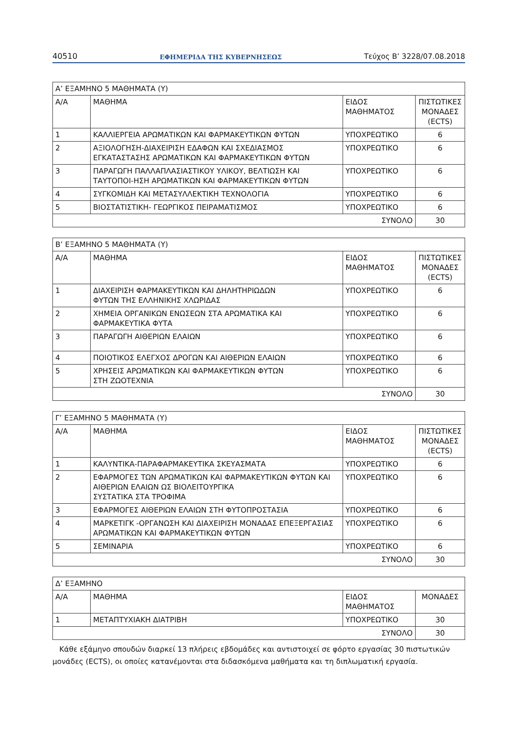40510 ΕΦΗΜΕΡΙΔΑ ΤΗΣ ΚΥΒΕΡΝΗΣΕΩΣ Τεύχος Β’ 3228/07.08.2018
| Α’ ΕΞΑΜΗΝΟ 5 ΜΑΘΗΜΑΤΑ (Υ) | | | |
| Α/Α | ΜΑΘΗΜΑ | ΕΙΔΟΣ ΜΑΘΗΜΑΤΟΣ | ΠΙΣΤΩΤΙΚΕΣ ΜΟΝΑΔΕΣ (ECTS) |
| 1 | ΚΑΛΛΙΕΡΓΕΙΑ ΑΡΩΜΑΤΙΚΩΝ ΚΑΙ ΦΑΡΜΑΚΕΥΤΙΚΩΝ ΦΥΤΩΝ | ΥΠΟΧΡΕΩΤΙΚΟ | 6 |
| 2 | ΑΞΙΟΛΟΓΗΣΗ-ΔΙΑΧΕΙΡΙΣΗ ΕΔΑΦΩΝ ΚΑΙ ΣΧΕΔΙΑΣΜΟΣ ΕΓΚΑΤΑΣΤΑΣΗΣ ΑΡΩΜΑΤΙΚΩΝ ΚΑΙ ΦΑΡΜΑΚΕΥΤΙΚΩΝ ΦΥΤΩΝ | ΥΠΟΧΡΕΩΤΙΚΟ | 6 |
| 3 | ΠΑΡΑΓΩΓΗ ΠΑΛΛΑΠΛΑΣΙΑΣΤΙΚΟΥ ΥΛΙΚΟΥ, ΒΕΛΤΙΩΣΗ ΚΑΙ ΤΑΥΤΟΠΟΙ-ΗΣΗ ΑΡΩΜΑΤΙΚΩΝ ΚΑΙ ΦΑΡΜΑΚΕΥΤΙΚΩΝ ΦΥΤΩΝ | ΥΠΟΧΡΕΩΤΙΚΟ | 6 |
| 4 | ΣΥΓΚΟΜΙΔΗ ΚΑΙ ΜΕΤΑΣΥΛΛΕΚΤΙΚΗ ΤΕΧΝΟΛΟΓΙΑ | ΥΠΟΧΡΕΩΤΙΚΟ | 6 |
| 5 | ΒΙΟΣΤΑΤΙΣΤΙΚΗ- ΓΕΩΡΓΙΚΟΣ ΠΕΙΡΑΜΑΤΙΣΜΟΣ | ΥΠΟΧΡΕΩΤΙΚΟ | 6 |
| ΣΥΝΟΛΟ | | | 30 |
| Β’ ΕΞΑΜΗΝΟ 5 ΜΑΘΗΜΑΤΑ (Υ) | | | |
| Α/Α | ΜΑΘΗΜΑ | ΕΙΔΟΣ ΜΑΘΗΜΑΤΟΣ | ΠΙΣΤΩΤΙΚΕΣ ΜΟΝΑΔΕΣ (ECTS) |
| 1 | ΔΙΑΧΕΙΡΙΣΗ ΦΑΡΜΑΚΕΥΤΙΚΩΝ ΚΑΙ ΔΗΛΗΤΗΡΙΩΔΩΝ ΦΥΤΩΝ ΤΗΣ ΕΛΛΗΝΙΚΗΣ ΧΛΩΡΙΔΑΣ | ΥΠΟΧΡΕΩΤΙΚΟ | 6 |
| 2 | ΧΗΜΕΙΑ ΟΡΓΑΝΙΚΩΝ ΕΝΩΣΕΩΝ ΣΤΑ ΑΡΩΜΑΤΙΚΑ ΚΑΙ ΦΑΡΜΑΚΕΥΤΙΚΑ ΦΥΤΑ | ΥΠΟΧΡΕΩΤΙΚΟ | 6 |
| 3 | ΠΑΡΑΓΩΓΗ ΑΙΘΕΡΙΩΝ ΕΛΑΙΩΝ | ΥΠΟΧΡΕΩΤΙΚΟ | 6 |
| 4 | ΠΟΙΟΤΙΚΟΣ ΕΛΕΓΧΟΣ ΔΡΟΓΩΝ ΚΑΙ ΑΙΘΕΡΙΩΝ ΕΛΑΙΩΝ | ΥΠΟΧΡΕΩΤΙΚΟ | 6 |
| 5 | ΧΡΗΣΕΙΣ ΑΡΩΜΑΤΙΚΩΝ ΚΑΙ ΦΑΡΜΑΚΕΥΤΙΚΩΝ ΦΥΤΩΝ ΣΤΗ ΖΩΟΤΕΧΝΙΑ | ΥΠΟΧΡΕΩΤΙΚΟ | 6 |
| ΣΥΝΟΛΟ | | | 30 |
| Γ’ ΕΞΑΜΗΝΟ 5 ΜΑΘΗΜΑΤΑ (Υ) | | | |
| Α/Α | ΜΑΘΗΜΑ | ΕΙΔΟΣ ΜΑΘΗΜΑΤΟΣ | ΠΙΣΤΩΤΙΚΕΣ ΜΟΝΑΔΕΣ (ECTS) |
| 1 | ΚΑΛΥΝΤΙΚΑ-ΠΑΡΑΦΑΡΜΑΚΕΥΤΙΚΑ ΣΚΕΥΑΣΜΑΤΑ | ΥΠΟΧΡΕΩΤΙΚΟ | 6 |
| 2 | ΕΦΑΡΜΟΓΕΣ ΤΩΝ ΑΡΩΜΑΤΙΚΩΝ ΚΑΙ ΦΑΡΜΑΚΕΥΤΙΚΩΝ ΦΥΤΩΝ ΚΑΙ ΑΙΘΕΡΙΩΝ ΕΛΑΙΩΝ ΩΣ ΒΙΟΛΕΙΤΟΥΡΓΙΚΑ ΣΥΣΤΑΤΙΚΑ ΣΤΑ ΤΡΟΦΙΜΑ | ΥΠΟΧΡΕΩΤΙΚΟ | 6 |
| 3 | ΕΦΑΡΜΟΓΕΣ ΑΙΘΕΡΙΩΝ ΕΛΑΙΩΝ ΣΤΗ ΦΥΤΟΠΡΟΣΤΑΣΙΑ | ΥΠΟΧΡΕΩΤΙΚΟ | 6 |
| 4 | ΜΑΡΚΕΤΙΓΚ -ΟΡΓΑΝΩΣΗ ΚΑΙ ΔΙΑΧΕΙΡΙΣΗ ΜΟΝΑΔΑΣ ΕΠΕΞΕΡΓΑΣΙΑΣ ΑΡΩΜΑΤΙΚΩΝ ΚΑΙ ΦΑΡΜΑΚΕΥΤΙΚΩΝ ΦΥΤΩΝ | ΥΠΟΧΡΕΩΤΙΚΟ | 6 |
| 5 | ΣΕΜΙΝΑΡΙΑ | ΥΠΟΧΡΕΩΤΙΚΟ | 6 |
| ΣΥΝΟΛΟ | | | 30 |
| Δ’ ΕΞΑΜΗΝΟ | | | |
| Α/Α | ΜΑΘΗΜΑ | ΕΙΔΟΣ ΜΑΘΗΜΑΤΟΣ | ΜΟΝΑΔΕΣ |
| 1 | ΜΕΤΑΠΤΥΧΙΑΚΗ ΔΙΑΤΡΙΒΗ | ΥΠΟΧΡΕΩΤΙΚΟ | 30 |
| ΣΥΝΟΛΟ | | | 30 |
Κάθε εξάμηνο σπουδών διαρκεί 13 πλήρεις εβδομάδες και αντιστοιχεί σε φόρτο εργασίας 30 πιστωτικών μονάδες (ECTS), οι οποίες κατανέμονται στα διδασκόμενα μαθήματα και τη διπλωματική εργασία.